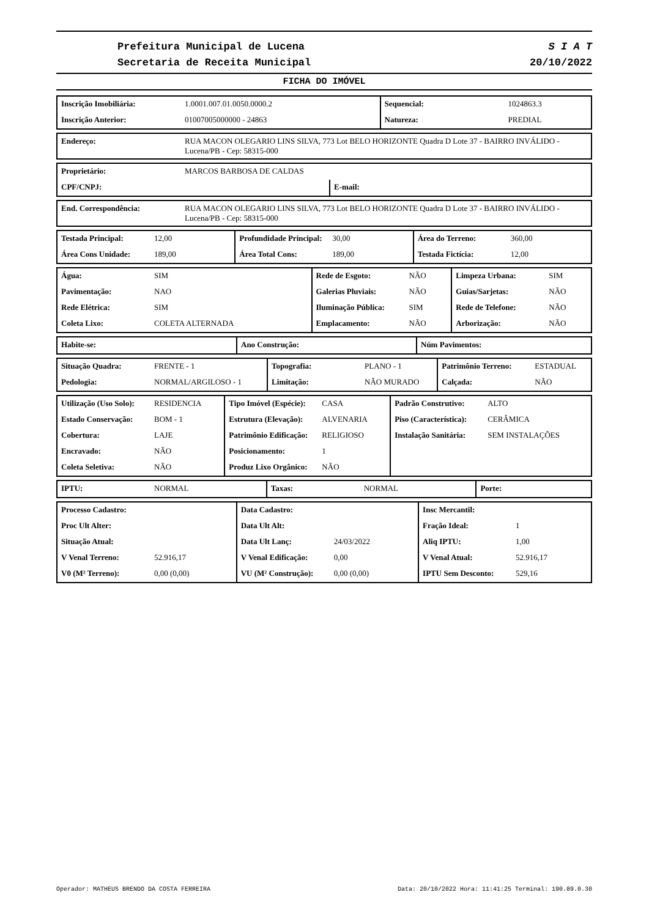Prefeitura Municipal de Lucena
Secretaria de Receita Municipal
S I A T
20/10/2022
FICHA DO IMÓVEL
| Inscrição Imobiliária: | 1.0001.007.01.0050.0000.2 | Sequencial: | 1024863.3 |
| Inscrição Anterior: | 01007005000000 - 24863 | Natureza: | PREDIAL |
| Endereço: | RUA MACON OLEGARIO LINS SILVA, 773 Lot BELO HORIZONTE Quadra D Lote 37 - BAIRRO INVÁLIDO - Lucena/PB - Cep: 58315-000 |
| Proprietário: | MARCOS BARBOSA DE CALDAS | |
| CPF/CNPJ: | | E-mail: |
| End. Correspondência: | RUA MACON OLEGARIO LINS SILVA, 773 Lot BELO HORIZONTE Quadra D Lote 37 - BAIRRO INVÁLIDO - Lucena/PB - Cep: 58315-000 |
| Testada Principal: | 12,00 | Profundidade Principal: | 30,00 | Área do Terreno: | 360,00 |
| Área Cons Unidade: | 189,00 | Área Total Cons: | 189,00 | Testada Fictícia: | 12,00 |
| Água: | SIM | Rede de Esgoto: | NÃO | Limpeza Urbana: | SIM |
| Pavimentação: | NAO | Galerias Pluviais: | NÃO | Guias/Sarjetas: | NÃO |
| Rede Elétrica: | SIM | Iluminação Pública: | SIM | Rede de Telefone: | NÃO |
| Coleta Lixo: | COLETA ALTERNADA | Emplacamento: | NÃO | Arborização: | NÃO |
| Habite-se: | Ano Construção: | Núm Pavimentos: |
| Situação Quadra: | FRENTE - 1 | Topografia: | PLANO - 1 | Patrimônio Terreno: | ESTADUAL |
| Pedologia: | NORMAL/ARGILOSO - 1 | Limitação: | NÃO MURADO | Calçada: | NÃO |
| Utilização (Uso Solo): | RESIDENCIA | Tipo Imóvel (Espécie): | CASA | Padrão Construtivo: | ALTO |
| Estado Conservação: | BOM - 1 | Estrutura (Elevação): | ALVENARIA | Piso (Característica): | CERÂMICA |
| Cobertura: | LAJE | Patrimônio Edificação: | RELIGIOSO | Instalação Sanitária: | SEM INSTALAÇÕES |
| Encravado: | NÃO | Posicionamento: | 1 | | |
| Coleta Seletiva: | NÃO | Produz Lixo Orgânico: | NÃO | | |
| IPTU: | NORMAL | Taxas: | NORMAL | Porte: | |
| Processo Cadastro: | | Data Cadastro: | | Insc Mercantil: | |
| Proc Ult Alter: | | Data Ult Alt: | | Fração Ideal: | 1 |
| Situação Atual: | | Data Ult Lanç: | 24/03/2022 | Aliq IPTU: | 1,00 |
| V Venal Terreno: | 52.916,17 | V Venal Edificação: | 0,00 | V Venal Atual: | 52.916,17 |
| V0 (M² Terreno): | 0,00 (0,00) | VU (M² Construção): | 0,00 (0,00) | IPTU Sem Desconto: | 529,16 |
Operador: MATHEUS BRENDO DA COSTA FERREIRA Data: 20/10/2022 Hora: 11:41:25 Terminal: 190.89.0.30